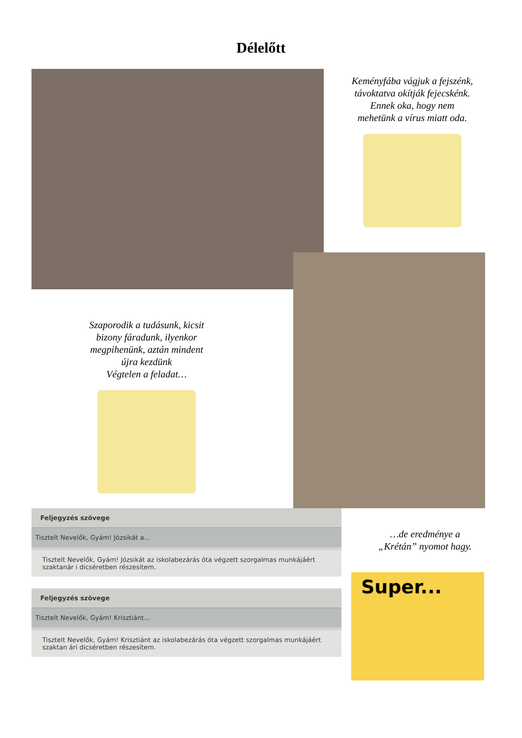Délelőtt
Keményfába vágjuk a fejszénk,
távoktatva okítják fejecskénk.
Ennek oka, hogy nem
mehetünk a vírus miatt oda.
Szaporodik a tudásunk, kicsit
bizony fáradunk, ilyenkor
megpihenünk, aztán mindent
újra kezdünk
Végtelen a feladat…
Feljegyzés szövege
Tisztelt Nevelők, Gyám! Józsikát a...
Tisztelt Nevelők, Gyám! Józsikát az iskolabezárás óta végzett szorgalmas munkájáért szaktanár i dicséretben részesítem.
Feljegyzés szövege
Tisztelt Nevelők, Gyám! Krisztiánt...
Tisztelt Nevelők, Gyám! Krisztiánt az iskolabezárás óta végzett szorgalmas munkájáért szaktan ári dicséretben részesítem.
…de eredménye a
„Krétán” nyomot hagy.
Super...